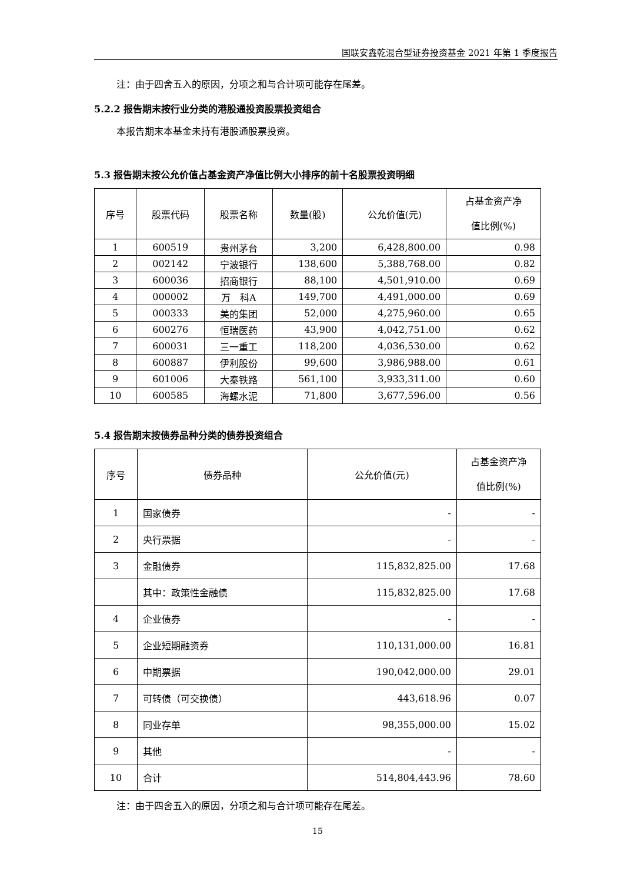国联安鑫乾混合型证券投资基金 2021 年第 1 季度报告
注：由于四舍五入的原因，分项之和与合计项可能存在尾差。
5.2.2 报告期末按行业分类的港股通投资股票投资组合
本报告期末本基金未持有港股通股票投资。
5.3 报告期末按公允价值占基金资产净值比例大小排序的前十名股票投资明细
| 序号 | 股票代码 | 股票名称 | 数量(股) | 公允价值(元) | 占基金资产净 值比例(%) |
| --- | --- | --- | --- | --- | --- |
| 1 | 600519 | 贵州茅台 | 3,200 | 6,428,800.00 | 0.98 |
| 2 | 002142 | 宁波银行 | 138,600 | 5,388,768.00 | 0.82 |
| 3 | 600036 | 招商银行 | 88,100 | 4,501,910.00 | 0.69 |
| 4 | 000002 | 万 科A | 149,700 | 4,491,000.00 | 0.69 |
| 5 | 000333 | 美的集团 | 52,000 | 4,275,960.00 | 0.65 |
| 6 | 600276 | 恒瑞医药 | 43,900 | 4,042,751.00 | 0.62 |
| 7 | 600031 | 三一重工 | 118,200 | 4,036,530.00 | 0.62 |
| 8 | 600887 | 伊利股份 | 99,600 | 3,986,988.00 | 0.61 |
| 9 | 601006 | 大秦铁路 | 561,100 | 3,933,311.00 | 0.60 |
| 10 | 600585 | 海螺水泥 | 71,800 | 3,677,596.00 | 0.56 |
5.4 报告期末按债券品种分类的债券投资组合
| 序号 | 债券品种 | 公允价值(元) | 占基金资产净 值比例(%) |
| --- | --- | --- | --- |
| 1 | 国家债券 | - | - |
| 2 | 央行票据 | - | - |
| 3 | 金融债券 | 115,832,825.00 | 17.68 |
| | 其中：政策性金融债 | 115,832,825.00 | 17.68 |
| 4 | 企业债券 | - | - |
| 5 | 企业短期融资券 | 110,131,000.00 | 16.81 |
| 6 | 中期票据 | 190,042,000.00 | 29.01 |
| 7 | 可转债（可交换债） | 443,618.96 | 0.07 |
| 8 | 同业存单 | 98,355,000.00 | 15.02 |
| 9 | 其他 | - | - |
| 10 | 合计 | 514,804,443.96 | 78.60 |
注：由于四舍五入的原因，分项之和与合计项可能存在尾差。
15